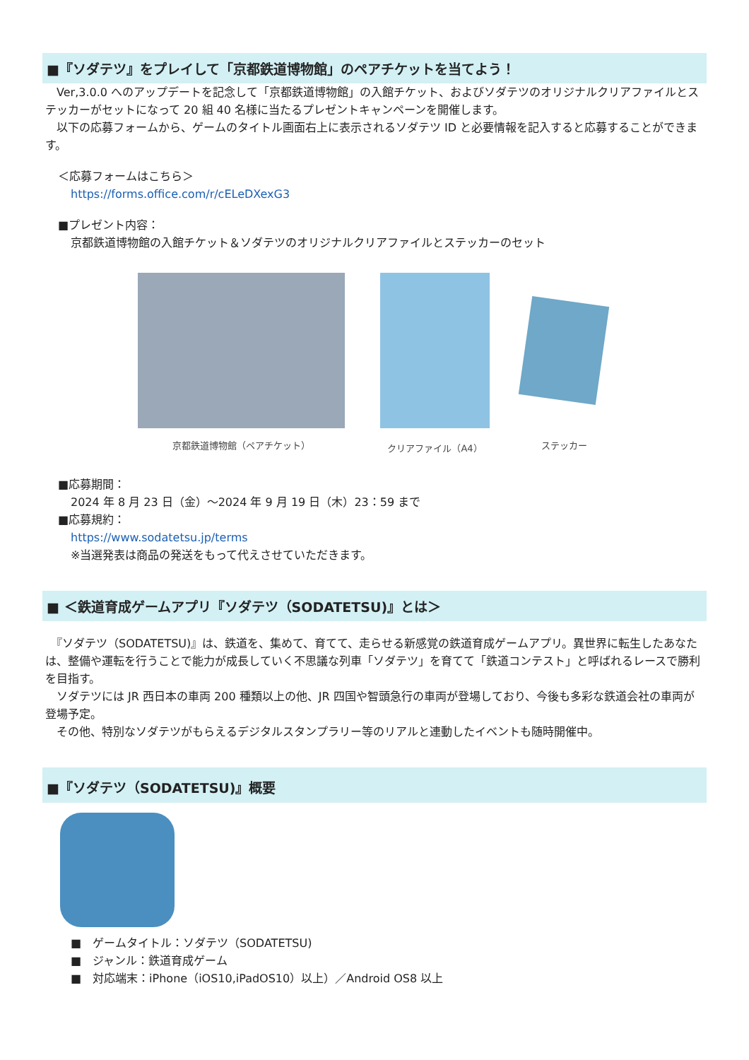■『ソダテツ』をプレイして「京都鉄道博物館」のペアチケットを当てよう！
　Ver,3.0.0 へのアップデートを記念して「京都鉄道博物館」の入館チケット、およびソダテツのオリジナルクリアファイルとステッカーがセットになって 20 組 40 名様に当たるプレゼントキャンペーンを開催します。
　以下の応募フォームから、ゲームのタイトル画面右上に表示されるソダテツ ID と必要情報を記入すると応募することができます。
＜応募フォームはこちら＞
https://forms.office.com/r/cELeDXexG3
■プレゼント内容：
京都鉄道博物館の入館チケット＆ソダテツのオリジナルクリアファイルとステッカーのセット
京都鉄道博物館（ペアチケット） クリアファイル（A4）
ステッカー
■応募期間：
2024 年 8 月 23 日（金）～2024 年 9 月 19 日（木）23：59 まで
■応募規約：
https://www.sodatetsu.jp/terms
※当選発表は商品の発送をもって代えさせていただきます。
■ ＜鉄道育成ゲームアプリ『ソダテツ（SODATETSU)』とは＞
　『ソダテツ（SODATETSU)』は、鉄道を、集めて、育てて、走らせる新感覚の鉄道育成ゲームアプリ。異世界に転生したあなたは、整備や運転を行うことで能力が成長していく不思議な列車「ソダテツ」を育てて「鉄道コンテスト」と呼ばれるレースで勝利を目指す。
　ソダテツには JR 西日本の車両 200 種類以上の他、JR 四国や智頭急行の車両が登場しており、今後も多彩な鉄道会社の車両が登場予定。
　その他、特別なソダテツがもらえるデジタルスタンプラリー等のリアルと連動したイベントも随時開催中。
■『ソダテツ（SODATETSU)』概要
■　ゲームタイトル：ソダテツ（SODATETSU)
■　ジャンル：鉄道育成ゲーム
■　対応端末：iPhone（iOS10,iPadOS10）以上）／Android OS8 以上